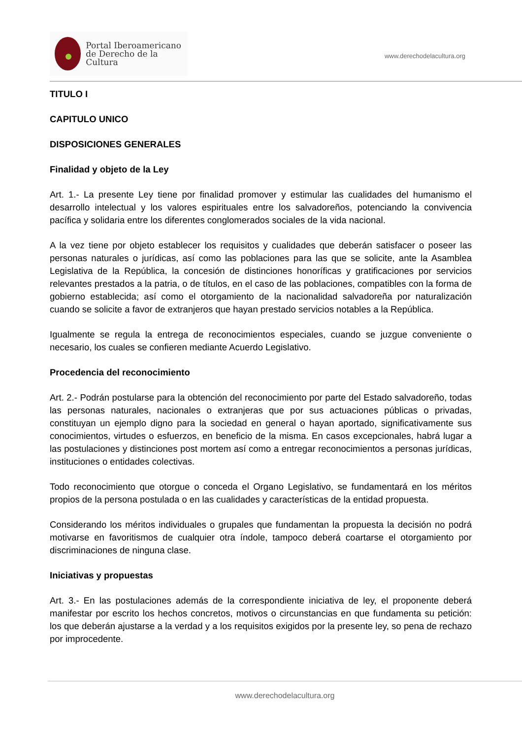Portal Iberoamericano
de Derecho de la Cultura
www.derechodelacultura.org
TITULO I
CAPITULO UNICO
DISPOSICIONES GENERALES
Finalidad y objeto de la Ley
Art. 1.- La presente Ley tiene por finalidad promover y estimular las cualidades del humanismo el desarrollo intelectual y los valores espirituales entre los salvadoreños, potenciando la convivencia pacífica y solidaria entre los diferentes conglomerados sociales de la vida nacional.
A la vez tiene por objeto establecer los requisitos y cualidades que deberán satisfacer o poseer las personas naturales o jurídicas, así como las poblaciones para las que se solicite, ante la Asamblea Legislativa de la República, la concesión de distinciones honoríficas y gratificaciones por servicios relevantes prestados a la patria, o de títulos, en el caso de las poblaciones, compatibles con la forma de gobierno establecida; así como el otorgamiento de la nacionalidad salvadoreña por naturalización cuando se solicite a favor de extranjeros que hayan prestado servicios notables a la República.
Igualmente se regula la entrega de reconocimientos especiales, cuando se juzgue conveniente o necesario, los cuales se confieren mediante Acuerdo Legislativo.
Procedencia del reconocimiento
Art. 2.- Podrán postularse para la obtención del reconocimiento por parte del Estado salvadoreño, todas las personas naturales, nacionales o extranjeras que por sus actuaciones públicas o privadas, constituyan un ejemplo digno para la sociedad en general o hayan aportado, significativamente sus conocimientos, virtudes o esfuerzos, en beneficio de la misma. En casos excepcionales, habrá lugar a las postulaciones y distinciones post mortem así como a entregar reconocimientos a personas jurídicas, instituciones o entidades colectivas.
Todo reconocimiento que otorgue o conceda el Organo Legislativo, se fundamentará en los méritos propios de la persona postulada o en las cualidades y características de la entidad propuesta.
Considerando los méritos individuales o grupales que fundamentan la propuesta la decisión no podrá motivarse en favoritismos de cualquier otra índole, tampoco deberá coartarse el otorgamiento por discriminaciones de ninguna clase.
Iniciativas y propuestas
Art. 3.- En las postulaciones además de la correspondiente iniciativa de ley, el proponente deberá manifestar por escrito los hechos concretos, motivos o circunstancias en que fundamenta su petición: los que deberán ajustarse a la verdad y a los requisitos exigidos por la presente ley, so pena de rechazo por improcedente.
www.derechodelacultura.org